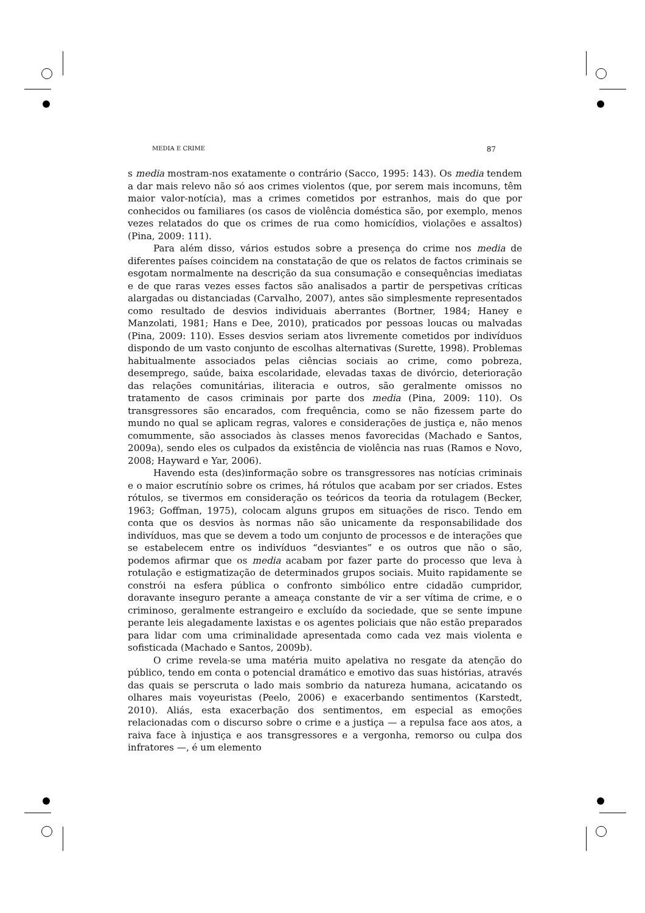MEDIA E CRIME 87
s media mostram-nos exatamente o contrário (Sacco, 1995: 143). Os media tendem a dar mais relevo não só aos crimes violentos (que, por serem mais incomuns, têm maior valor-notícia), mas a crimes cometidos por estranhos, mais do que por conhecidos ou familiares (os casos de violência doméstica são, por exemplo, menos vezes relatados do que os crimes de rua como homicídios, violações e assaltos) (Pina, 2009: 111).
Para além disso, vários estudos sobre a presença do crime nos media de diferentes países coincidem na constatação de que os relatos de factos criminais se esgotam normalmente na descrição da sua consumação e consequências imediatas e de que raras vezes esses factos são analisados a partir de perspetivas críticas alargadas ou distanciadas (Carvalho, 2007), antes são simplesmente representados como resultado de desvios individuais aberrantes (Bortner, 1984; Haney e Manzolati, 1981; Hans e Dee, 2010), praticados por pessoas loucas ou malvadas (Pina, 2009: 110). Esses desvios seriam atos livremente cometidos por indivíduos dispondo de um vasto conjunto de escolhas alternativas (Surette, 1998). Problemas habitualmente associados pelas ciências sociais ao crime, como pobreza, desemprego, saúde, baixa escolaridade, elevadas taxas de divórcio, deterioração das relações comunitárias, iliteracia e outros, são geralmente omissos no tratamento de casos criminais por parte dos media (Pina, 2009: 110). Os transgressores são encarados, com frequência, como se não fizessem parte do mundo no qual se aplicam regras, valores e considerações de justiça e, não menos comummente, são associados às classes menos favorecidas (Machado e Santos, 2009a), sendo eles os culpados da existência de violência nas ruas (Ramos e Novo, 2008; Hayward e Yar, 2006).
Havendo esta (des)informação sobre os transgressores nas notícias criminais e o maior escrutínio sobre os crimes, há rótulos que acabam por ser criados. Estes rótulos, se tivermos em consideração os teóricos da teoria da rotulagem (Becker, 1963; Goffman, 1975), colocam alguns grupos em situações de risco. Tendo em conta que os desvios às normas não são unicamente da responsabilidade dos indivíduos, mas que se devem a todo um conjunto de processos e de interações que se estabelecem entre os indivíduos “desviantes” e os outros que não o são, podemos afirmar que os media acabam por fazer parte do processo que leva à rotulação e estigmatização de determinados grupos sociais. Muito rapidamente se constrói na esfera pública o confronto simbólico entre cidadão cumpridor, doravante inseguro perante a ameaça constante de vir a ser vítima de crime, e o criminoso, geralmente estrangeiro e excluído da sociedade, que se sente impune perante leis alegadamente laxistas e os agentes policiais que não estão preparados para lidar com uma criminalidade apresentada como cada vez mais violenta e sofisticada (Machado e Santos, 2009b).
O crime revela-se uma matéria muito apelativa no resgate da atenção do público, tendo em conta o potencial dramático e emotivo das suas histórias, através das quais se perscruta o lado mais sombrio da natureza humana, acicatando os olhares mais voyeuristas (Peelo, 2006) e exacerbando sentimentos (Karstedt, 2010). Aliás, esta exacerbação dos sentimentos, em especial as emoções relacionadas com o discurso sobre o crime e a justiça — a repulsa face aos atos, a raiva face à injustiça e aos transgressores e a vergonha, remorso ou culpa dos infratores —, é um elemento